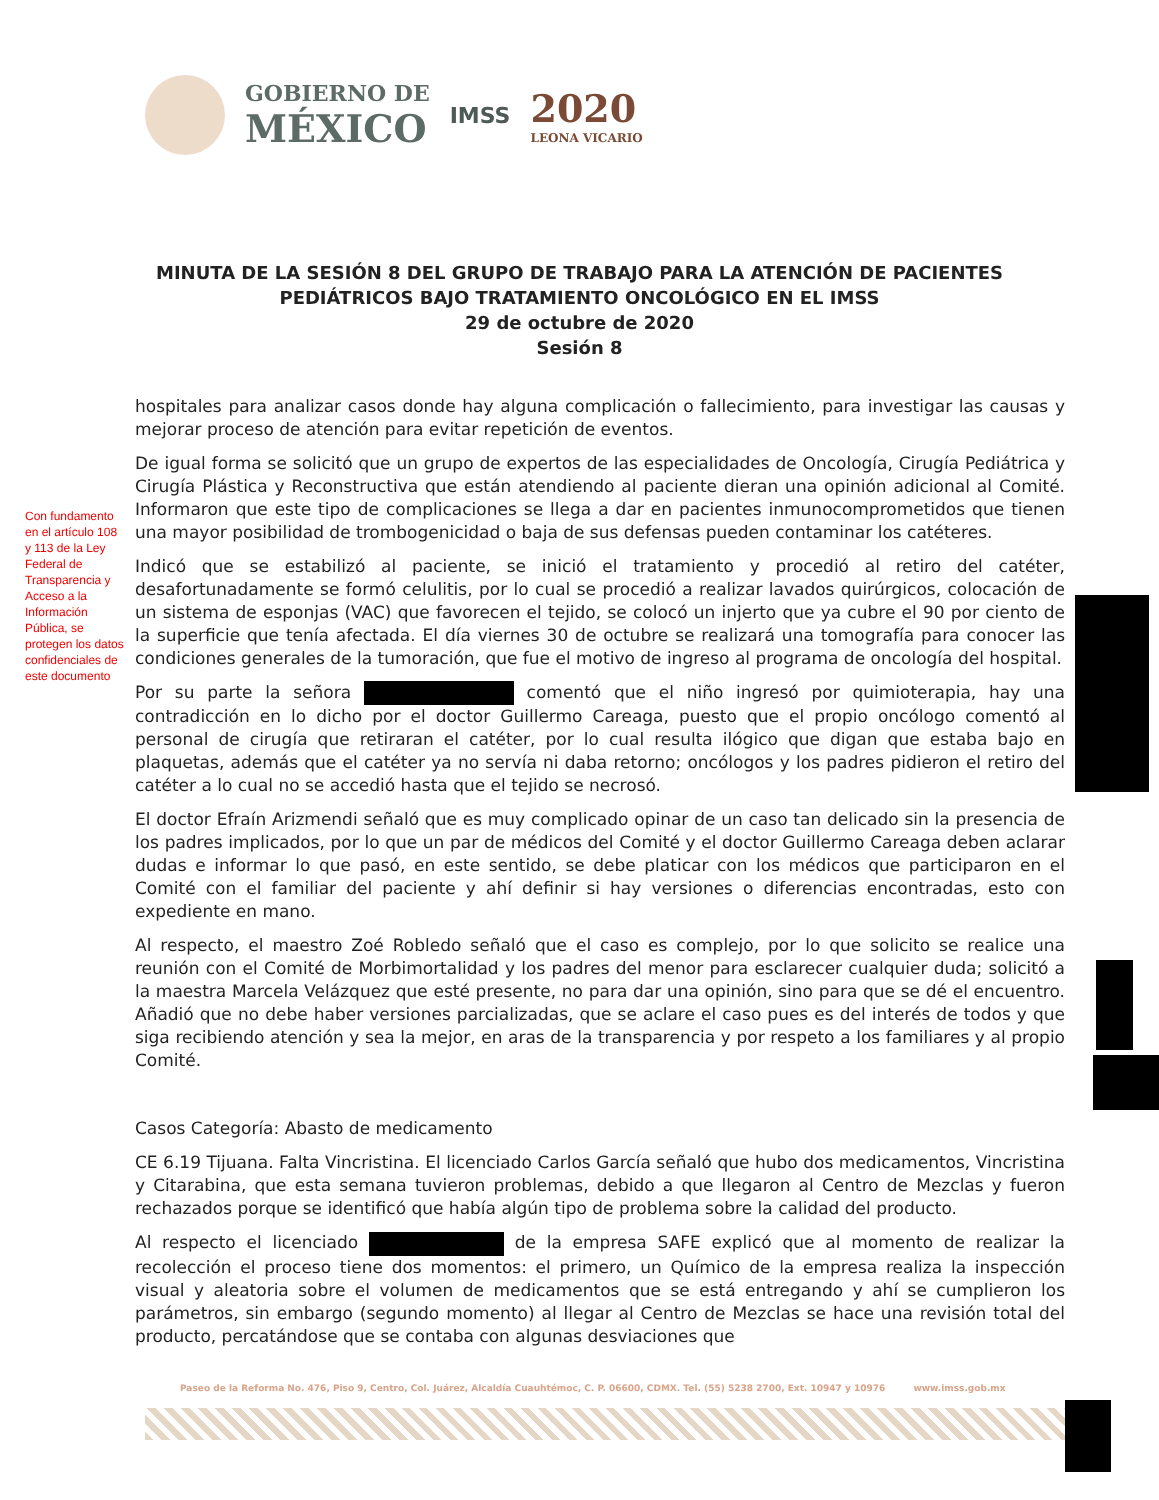GOBIERNO DE
MÉXICO
IMSS
2020
LEONA VICARIO
MINUTA DE LA SESIÓN 8 DEL GRUPO DE TRABAJO PARA LA ATENCIÓN DE PACIENTES
PEDIÁTRICOS BAJO TRATAMIENTO ONCOLÓGICO EN EL IMSS
29 de octubre de 2020
Sesión 8
Con fundamento en el artículo 108 y 113 de la Ley Federal de Transparencia y Acceso a la Información Pública, se protegen los datos confidenciales de este documento
hospitales para analizar casos donde hay alguna complicación o fallecimiento, para investigar las causas y mejorar proceso de atención para evitar repetición de eventos.
De igual forma se solicitó que un grupo de expertos de las especialidades de Oncología, Cirugía Pediátrica y Cirugía Plástica y Reconstructiva que están atendiendo al paciente dieran una opinión adicional al Comité. Informaron que este tipo de complicaciones se llega a dar en pacientes inmunocomprometidos que tienen una mayor posibilidad de trombogenicidad o baja de sus defensas pueden contaminar los catéteres.
Indicó que se estabilizó al paciente, se inició el tratamiento y procedió al retiro del catéter, desafortunadamente se formó celulitis, por lo cual se procedió a realizar lavados quirúrgicos, colocación de un sistema de esponjas (VAC) que favorecen el tejido, se colocó un injerto que ya cubre el 90 por ciento de la superficie que tenía afectada. El día viernes 30 de octubre se realizará una tomografía para conocer las condiciones generales de la tumoración, que fue el motivo de ingreso al programa de oncología del hospital.
Por su parte la señora comentó que el niño ingresó por quimioterapia, hay una contradicción en lo dicho por el doctor Guillermo Careaga, puesto que el propio oncólogo comentó al personal de cirugía que retiraran el catéter, por lo cual resulta ilógico que digan que estaba bajo en plaquetas, además que el catéter ya no servía ni daba retorno; oncólogos y los padres pidieron el retiro del catéter a lo cual no se accedió hasta que el tejido se necrosó.
El doctor Efraín Arizmendi señaló que es muy complicado opinar de un caso tan delicado sin la presencia de los padres implicados, por lo que un par de médicos del Comité y el doctor Guillermo Careaga deben aclarar dudas e informar lo que pasó, en este sentido, se debe platicar con los médicos que participaron en el Comité con el familiar del paciente y ahí definir si hay versiones o diferencias encontradas, esto con expediente en mano.
Al respecto, el maestro Zoé Robledo señaló que el caso es complejo, por lo que solicito se realice una reunión con el Comité de Morbimortalidad y los padres del menor para esclarecer cualquier duda; solicitó a la maestra Marcela Velázquez que esté presente, no para dar una opinión, sino para que se dé el encuentro. Añadió que no debe haber versiones parcializadas, que se aclare el caso pues es del interés de todos y que siga recibiendo atención y sea la mejor, en aras de la transparencia y por respeto a los familiares y al propio Comité.
Casos Categoría: Abasto de medicamento
CE 6.19 Tijuana. Falta Vincristina. El licenciado Carlos García señaló que hubo dos medicamentos, Vincristina y Citarabina, que esta semana tuvieron problemas, debido a que llegaron al Centro de Mezclas y fueron rechazados porque se identificó que había algún tipo de problema sobre la calidad del producto.
Al respecto el licenciado de la empresa SAFE explicó que al momento de realizar la recolección el proceso tiene dos momentos: el primero, un Químico de la empresa realiza la inspección visual y aleatoria sobre el volumen de medicamentos que se está entregando y ahí se cumplieron los parámetros, sin embargo (segundo momento) al llegar al Centro de Mezclas se hace una revisión total del producto, percatándose que se contaba con algunas desviaciones que
Paseo de la Reforma No. 476, Piso 9, Centro, Col. Juárez, Alcaldía Cuauhtémoc, C. P. 06600, CDMX. Tel. (55) 5238 2700, Ext. 10947 y 10976 www.imss.gob.mx